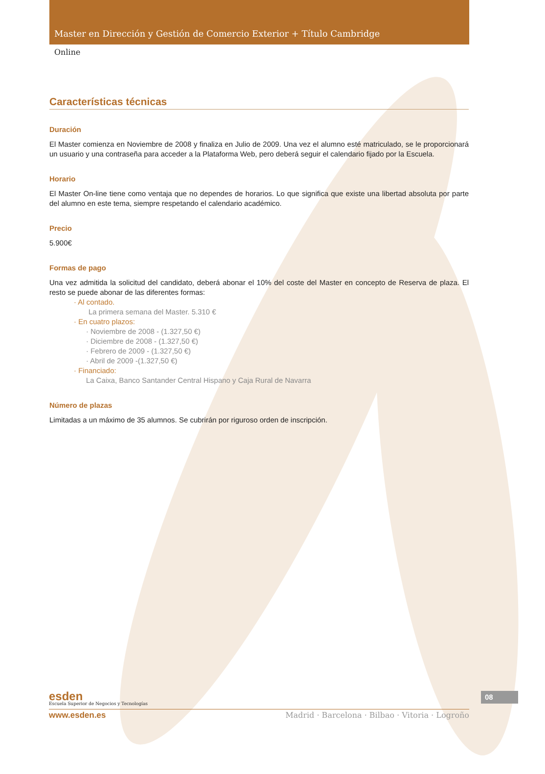Master en Dirección y Gestión de Comercio Exterior + Título Cambridge
Online
Características técnicas
Duración
El Master comienza en Noviembre de 2008 y finaliza en Julio de 2009. Una vez el alumno esté matriculado, se le proporcionará un usuario y una contraseña para acceder a la Plataforma Web, pero deberá seguir el calendario fijado por la Escuela.
Horario
El Master On-line tiene como ventaja que no dependes de horarios. Lo que significa que existe una libertad absoluta por parte del alumno en este tema, siempre respetando el calendario académico.
Precio
5.900€
Formas de pago
Una vez admitida la solicitud del candidato, deberá abonar el 10% del coste del Master en concepto de Reserva de plaza. El resto se puede abonar de las diferentes formas:
· Al contado.
La primera semana del Master. 5.310 €
· En cuatro plazos:
· Noviembre de 2008 - (1.327,50 €)
· Diciembre de 2008 - (1.327,50 €)
· Febrero de 2009 - (1.327,50 €)
· Abril de 2009 -(1.327,50 €)
· Financiado:
La Caixa, Banco Santander Central Hispano y Caja Rural de Navarra
Número de plazas
Limitadas a un máximo de 35 alumnos. Se cubrirán por riguroso orden de inscripción.
esden
Escuela Superior de Negocios y Tecnologías
www.esden.es Madrid · Barcelona · Bilbao · Vitoria · Logroño
08